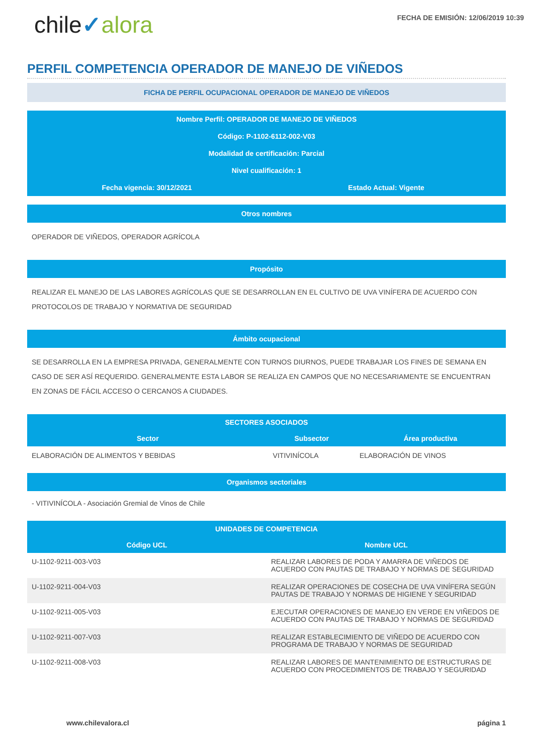chile✓alora
FECHA DE EMISIÓN: 12/06/2019 10:39
PERFIL COMPETENCIA OPERADOR DE MANEJO DE VIÑEDOS
FICHA DE PERFIL OCUPACIONAL OPERADOR DE MANEJO DE VIÑEDOS
Nombre Perfil: OPERADOR DE MANEJO DE VIÑEDOS
Código: P-1102-6112-002-V03
Modalidad de certificación: Parcial
Nivel cualificación: 1
Fecha vigencia: 30/12/2021 Estado Actual: Vigente
Otros nombres
OPERADOR DE VIÑEDOS, OPERADOR AGRÍCOLA
Propósito
REALIZAR EL MANEJO DE LAS LABORES AGRÍCOLAS QUE SE DESARROLLAN EN EL CULTIVO DE UVA VINÍFERA DE ACUERDO CON PROTOCOLOS DE TRABAJO Y NORMATIVA DE SEGURIDAD
Ámbito ocupacional
SE DESARROLLA EN LA EMPRESA PRIVADA, GENERALMENTE CON TURNOS DIURNOS, PUEDE TRABAJAR LOS FINES DE SEMANA EN CASO DE SER ASÍ REQUERIDO. GENERALMENTE ESTA LABOR SE REALIZA EN CAMPOS QUE NO NECESARIAMENTE SE ENCUENTRAN EN ZONAS DE FÁCIL ACCESO O CERCANOS A CIUDADES.
| SECTORES ASOCIADOS | | |
| --- | --- | --- |
| Sector | Subsector | Área productiva |
| ELABORACIÓN DE ALIMENTOS Y BEBIDAS | VITIVINÍCOLA | ELABORACIÓN DE VINOS |
Organismos sectoriales
- VITIVINÍCOLA - Asociación Gremial de Vinos de Chile
| UNIDADES DE COMPETENCIA | |
| --- | --- |
| Código UCL | Nombre UCL |
| U-1102-9211-003-V03 | REALIZAR LABORES DE PODA Y AMARRA DE VIÑEDOS DE ACUERDO CON PAUTAS DE TRABAJO Y NORMAS DE SEGURIDAD |
| U-1102-9211-004-V03 | REALIZAR OPERACIONES DE COSECHA DE UVA VINÍFERA SEGÚN PAUTAS DE TRABAJO Y NORMAS DE HIGIENE Y SEGURIDAD |
| U-1102-9211-005-V03 | EJECUTAR OPERACIONES DE MANEJO EN VERDE EN VIÑEDOS DE ACUERDO CON PAUTAS DE TRABAJO Y NORMAS DE SEGURIDAD |
| U-1102-9211-007-V03 | REALIZAR ESTABLECIMIENTO DE VIÑEDO DE ACUERDO CON PROGRAMA DE TRABAJO Y NORMAS DE SEGURIDAD |
| U-1102-9211-008-V03 | REALIZAR LABORES DE MANTENIMIENTO DE ESTRUCTURAS DE ACUERDO CON PROCEDIMIENTOS DE TRABAJO Y SEGURIDAD |
www.chilevalora.cl página 1